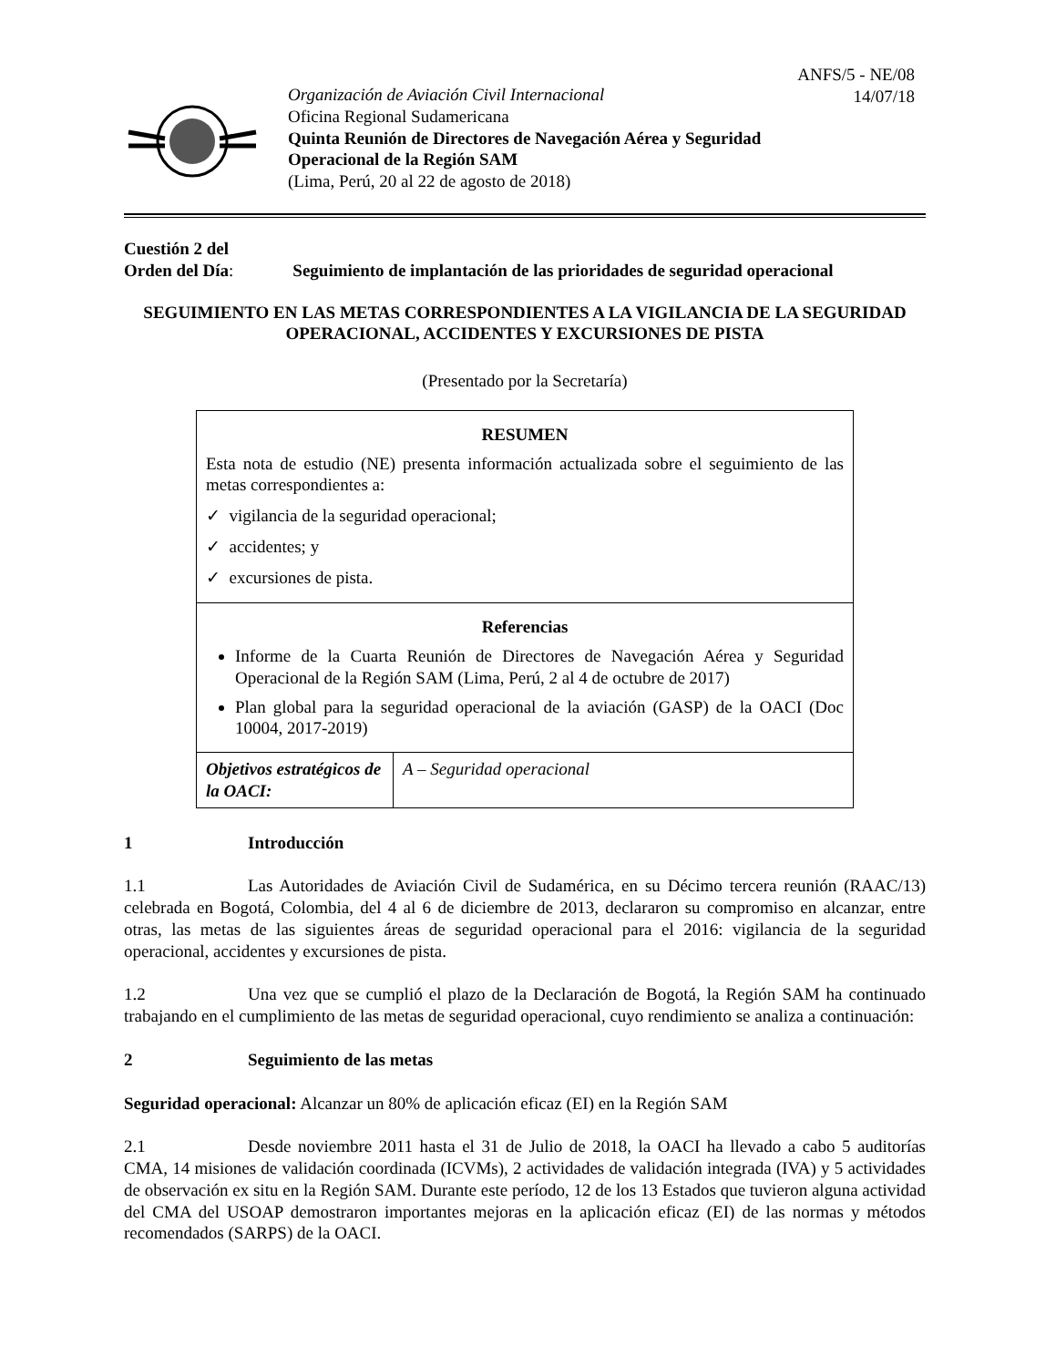Organización de Aviación Civil Internacional
Oficina Regional Sudamericana
Quinta Reunión de Directores de Navegación Aérea y Seguridad
Operacional de la Región SAM
(Lima, Perú, 20 al 22 de agosto de 2018)
ANFS/5 - NE/08
14/07/18
Cuestión 2 del
Orden del Día: Seguimiento de implantación de las prioridades de seguridad operacional
SEGUIMIENTO EN LAS METAS CORRESPONDIENTES A LA VIGILANCIA DE LA SEGURIDAD OPERACIONAL, ACCIDENTES Y EXCURSIONES DE PISTA
(Presentado por la Secretaría)
| RESUMEN Esta nota de estudio (NE) presenta información actualizada sobre el seguimiento de las metas correspondientes a: ✓ vigilancia de la seguridad operacional; ✓ accidentes; y ✓ excursiones de pista. | |
| Referencias Informe de la Cuarta Reunión de Directores de Navegación Aérea y Seguridad Operacional de la Región SAM (Lima, Perú, 2 al 4 de octubre de 2017) Plan global para la seguridad operacional de la aviación (GASP) de la OACI (Doc 10004, 2017-2019) | |
| Objetivos estratégicos de la OACI: | A – Seguridad operacional |
1 Introducción
1.1 Las Autoridades de Aviación Civil de Sudamérica, en su Décimo tercera reunión (RAAC/13) celebrada en Bogotá, Colombia, del 4 al 6 de diciembre de 2013, declararon su compromiso en alcanzar, entre otras, las metas de las siguientes áreas de seguridad operacional para el 2016: vigilancia de la seguridad operacional, accidentes y excursiones de pista.
1.2 Una vez que se cumplió el plazo de la Declaración de Bogotá, la Región SAM ha continuado trabajando en el cumplimiento de las metas de seguridad operacional, cuyo rendimiento se analiza a continuación:
2 Seguimiento de las metas
Seguridad operacional: Alcanzar un 80% de aplicación eficaz (EI) en la Región SAM
2.1 Desde noviembre 2011 hasta el 31 de Julio de 2018, la OACI ha llevado a cabo 5 auditorías CMA, 14 misiones de validación coordinada (ICVMs), 2 actividades de validación integrada (IVA) y 5 actividades de observación ex situ en la Región SAM. Durante este período, 12 de los 13 Estados que tuvieron alguna actividad del CMA del USOAP demostraron importantes mejoras en la aplicación eficaz (EI) de las normas y métodos recomendados (SARPS) de la OACI.